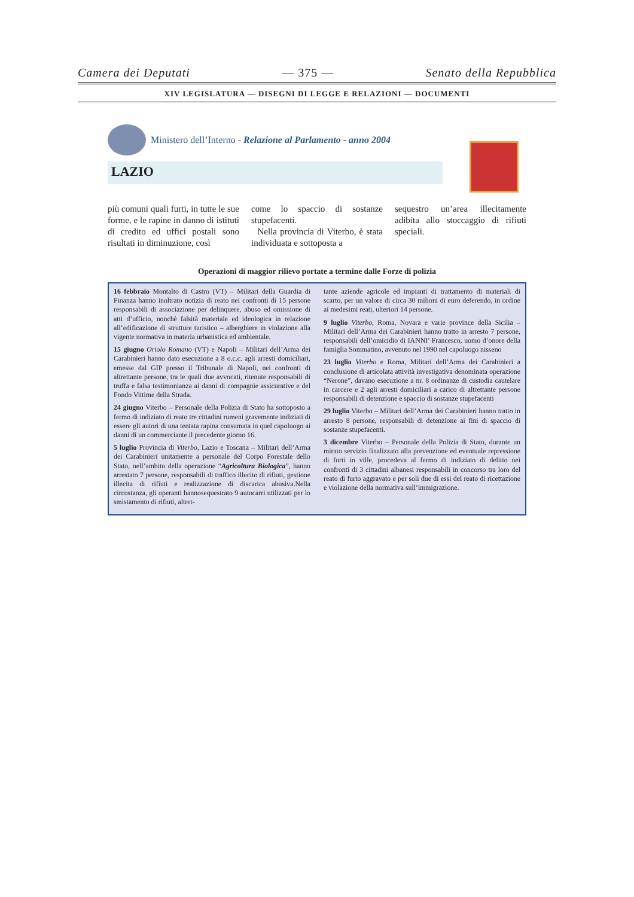Camera dei Deputati — 375 — Senato della Repubblica
XIV LEGISLATURA — DISEGNI DI LEGGE E RELAZIONI — DOCUMENTI
Ministero dell’Interno - Relazione al Parlamento - anno 2004
LAZIO
più comuni quali furti, in tutte le sue forme, e le rapine in danno di istituti di credito ed uffici postali sono risultati in diminuzione, così
come lo spaccio di sostanze stupefacenti.
Nella provincia di Viterbo, è stata individuata e sottoposta a
sequestro un’area illecitamente adibita allo stoccaggio di rifiuti speciali.
Operazioni di maggior rilievo portate a termine dalle Forze di polizia
16 febbraio Montalto di Castro (VT) – Militari della Guardia di Finanza hanno inoltrato notizia di reato nei confronti di 15 persone responsabili di associazione per delinquere, abuso ed omissione di atti d’ufficio, nonchè falsità materiale ed ideologica in relazione all’edificazione di strutture turistico – alberghiere in violazione alla vigente normativa in materia urbanistica ed ambientale.
15 giugno Oriolo Romano (VT) e Napoli – Militari dell’Arma dei Carabinieri hanno dato esecuzione a 8 o.c.c. agli arresti domiciliari, emesse dal GIP presso il Tribunale di Napoli, nei confronti di altrettante persone, tra le quali due avvocati, ritenute responsabili di truffa e falsa testimonianza ai danni di compagnie assicurative e del Fondo Vittime della Strada.
24 giugno Viterbo – Personale della Polizia di Stato ha sottoposto a fermo di indiziato di reato tre cittadini rumeni gravemente indiziati di essere gli autori di una tentata rapina consumata in quel capoluogo ai danni di un commerciante il precedente giorno 16.
5 luglio Provincia di Viterbo, Lazio e Toscana – Militari dell’Arma dei Carabinieri unitamente a personale del Corpo Forestale dello Stato, nell’ambito della operazione “Agricoltura Biologica”, hanno arrestato 7 persone, responsabili di traffico illecito di rifiuti, gestione illecita di rifiuti e realizzazione di discarica abusiva.Nella circostanza, gli operanti hannosequestrato 9 autocarri utilizzati per lo smistamento di rifiuti, altret-
tante aziende agricole ed impianti di trattamento di materiali di scarto, per un valore di circa 30 milioni di euro deferendo, in ordine ai medesimi reati, ulteriori 14 persone.
9 luglio Viterbo, Roma, Novara e varie province della Sicilia – Militari dell’Arma dei Carabinieri hanno tratto in arresto 7 persone, responsabili dell’omicidio di IANNI’ Francesco, uomo d’onore della famiglia Sommatino, avvenuto nel 1990 nel capoluogo nisseno
23 luglio Viterbo e Roma, Militari dell’Arma dei Carabinieri a conclusione di articolata attività investigativa denominata operazione “Nerone”, davano esecuzione a nr. 8 ordinanze di custodia cautelare in carcere e 2 agli arresti domiciliari a carico di altrettante persone responsabili di detenzione e spaccio di sostanze stupefacenti
29 luglio Viterbo – Militari dell’Arma dei Carabinieri hanno tratto in arresto 8 persone, responsabili di detenzione ai fini di spaccio di sostanze stupefacenti.
3 dicembre Viterbo – Personale della Polizia di Stato, durante un mirato servizio finalizzato alla prevenzione ed eventuale repressione di furti in ville, procedeva al fermo di indiziato di delitto nei confronti di 3 cittadini albanesi responsabili in concorso tra loro del reato di furto aggravato e per soli due di essi del reato di ricettazione e violazione della normativa sull’immigrazione.